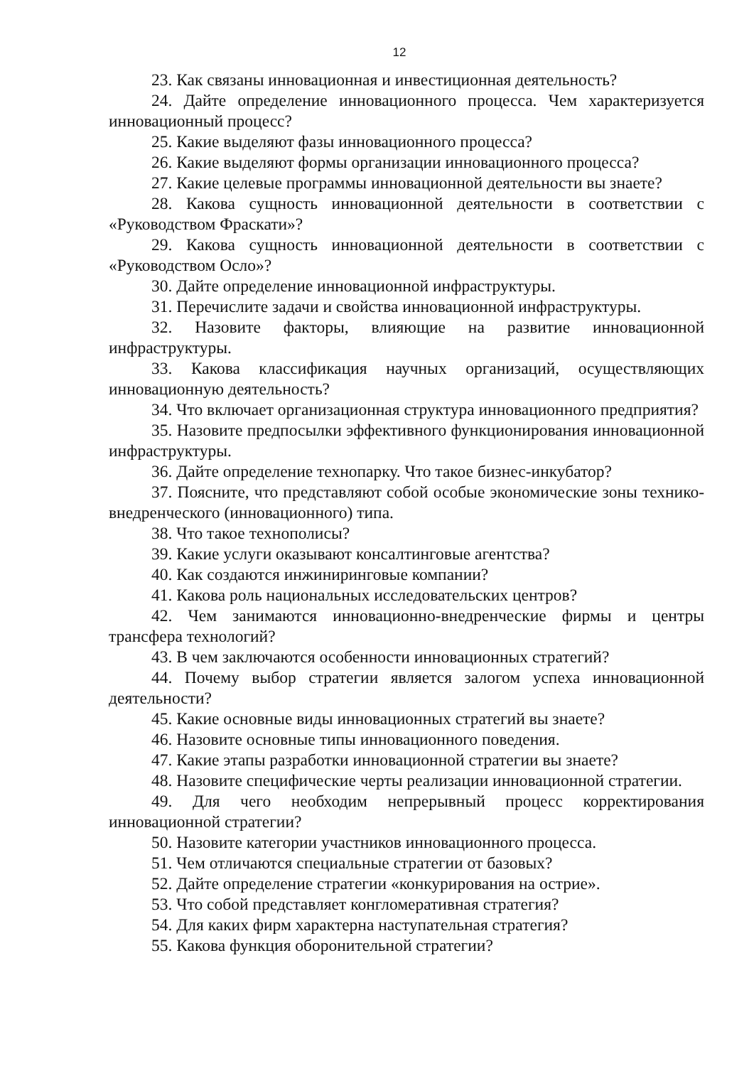12
23. Как связаны инновационная и инвестиционная деятельность?
24. Дайте определение инновационного процесса. Чем характеризуется инновационный процесс?
25. Какие выделяют фазы инновационного процесса?
26. Какие выделяют формы организации инновационного процесса?
27. Какие целевые программы инновационной деятельности вы знаете?
28. Какова сущность инновационной деятельности в соответствии с «Руководством Фраскати»?
29. Какова сущность инновационной деятельности в соответствии с «Руководством Осло»?
30. Дайте определение инновационной инфраструктуры.
31. Перечислите задачи и свойства инновационной инфраструктуры.
32. Назовите факторы, влияющие на развитие инновационной инфраструктуры.
33. Какова классификация научных организаций, осуществляющих инновационную деятельность?
34. Что включает организационная структура инновационного предприятия?
35. Назовите предпосылки эффективного функционирования инновационной инфраструктуры.
36. Дайте определение технопарку. Что такое бизнес-инкубатор?
37. Поясните, что представляют собой особые экономические зоны технико-внедренческого (инновационного) типа.
38. Что такое технополисы?
39. Какие услуги оказывают консалтинговые агентства?
40. Как создаются инжиниринговые компании?
41. Какова роль национальных исследовательских центров?
42. Чем занимаются инновационно-внедренческие фирмы и центры трансфера технологий?
43. В чем заключаются особенности инновационных стратегий?
44. Почему выбор стратегии является залогом успеха инновационной деятельности?
45. Какие основные виды инновационных стратегий вы знаете?
46. Назовите основные типы инновационного поведения.
47. Какие этапы разработки инновационной стратегии вы знаете?
48. Назовите специфические черты реализации инновационной стратегии.
49. Для чего необходим непрерывный процесс корректирования инновационной стратегии?
50. Назовите категории участников инновационного процесса.
51. Чем отличаются специальные стратегии от базовых?
52. Дайте определение стратегии «конкурирования на острие».
53. Что собой представляет конгломеративная стратегия?
54. Для каких фирм характерна наступательная стратегия?
55. Какова функция оборонительной стратегии?